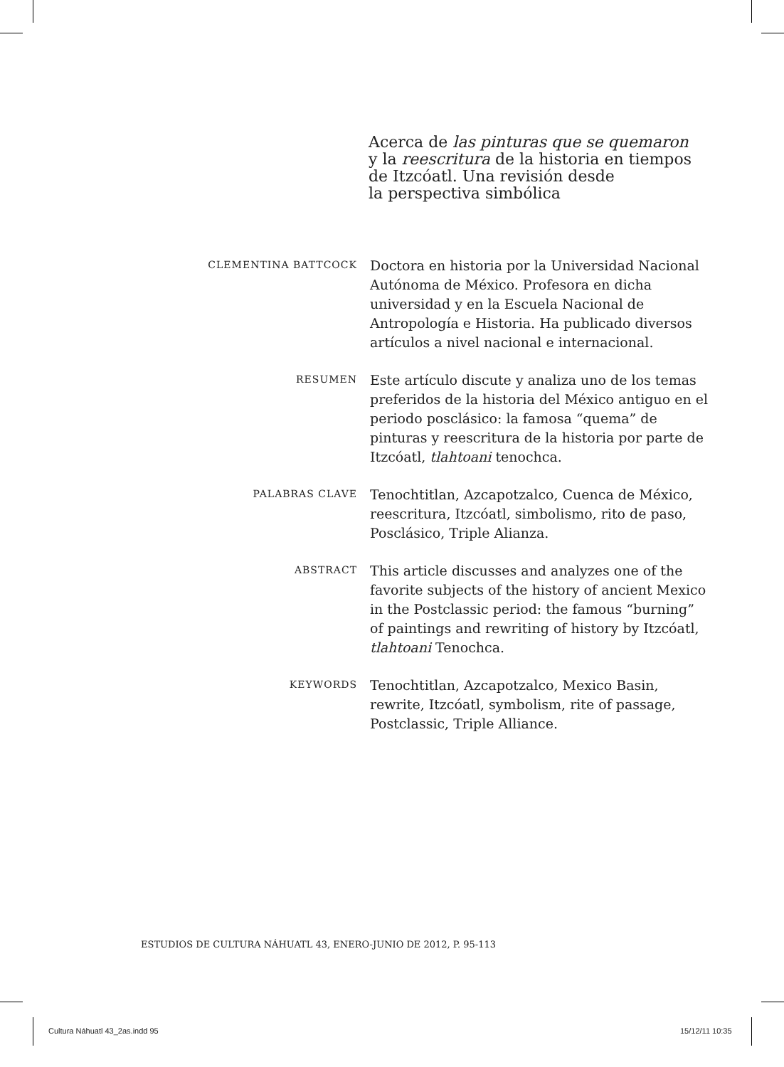Acerca de las pinturas que se quemaron
y la reescritura de la historia en tiempos
de Itzcóatl. Una revisión desde
la perspectiva simbólica
CLEMENTINA BATTCOCK
Doctora en historia por la Universidad Nacional Autónoma de México. Profesora en dicha universidad y en la Escuela Nacional de Antropología e Historia. Ha publicado diversos artículos a nivel nacional e internacional.
RESUMEN
Este artículo discute y analiza uno de los temas preferidos de la historia del México antiguo en el periodo posclásico: la famosa “quema” de pinturas y reescritura de la historia por parte de Itzcóatl, tlahtoani tenochca.
PALABRAS CLAVE
Tenochtitlan, Azcapotzalco, Cuenca de México, reescritura, Itzcóatl, simbolismo, rito de paso, Posclásico, Triple Alianza.
ABSTRACT
This article discusses and analyzes one of the favorite subjects of the history of ancient Mexico in the Postclassic period: the famous “burning” of paintings and rewriting of history by Itzcóatl, tlahtoani Tenochca.
KEYWORDS
Tenochtitlan, Azcapotzalco, Mexico Basin, rewrite, Itzcóatl, symbolism, rite of passage, Postclassic, Triple Alliance.
ESTUDIOS DE CULTURA NÁHUATL 43, ENERO-JUNIO DE 2012, P. 95-113
Cultura Náhuatl 43_2as.indd 95 15/12/11 10:35